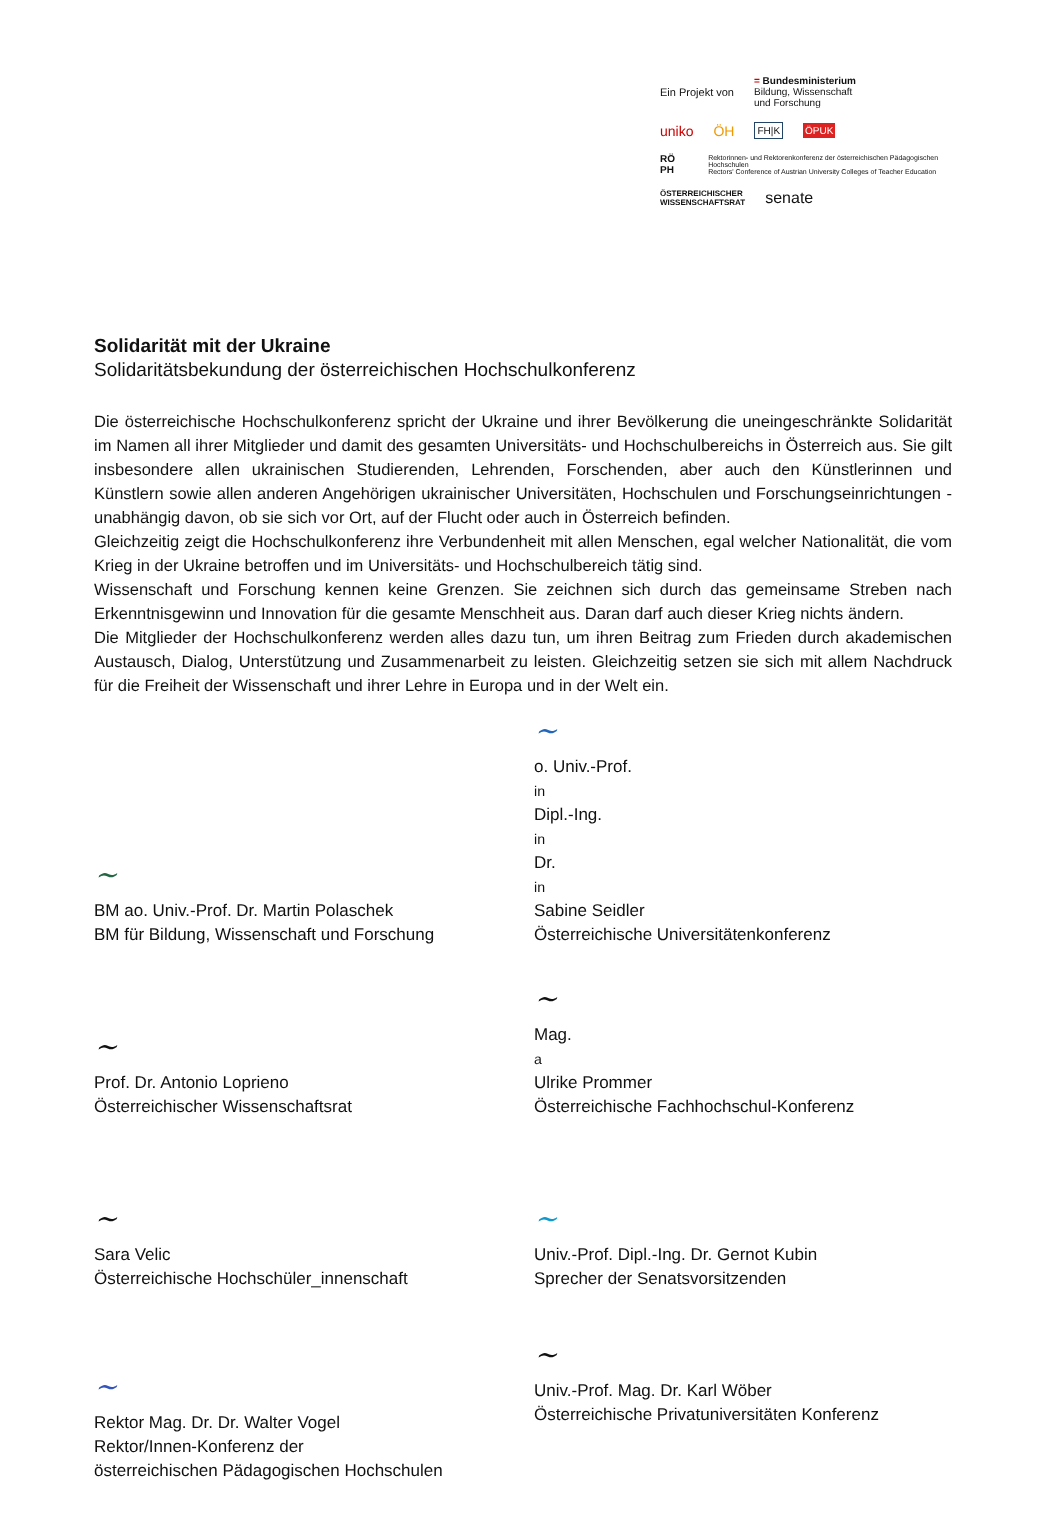Ein Projekt von = Bundesministerium
Bildung, Wissenschaft
und Forschung
uniko ÖH FH|K ÖPUK
RÖ PH Rektorinnen- und Rektorenkonferenz der österreichischen Pädagogischen Hochschulen
Rectors' Conference of Austrian University Colleges of Teacher Education
ÖSTERREICHISCHER
WISSENSCHAFTSRAT senate
Solidarität mit der Ukraine
Solidaritätsbekundung der österreichischen Hochschulkonferenz
Die österreichische Hochschulkonferenz spricht der Ukraine und ihrer Bevölkerung die uneingeschränkte Solidarität im Namen all ihrer Mitglieder und damit des gesamten Universitäts- und Hochschulbereichs in Österreich aus. Sie gilt insbesondere allen ukrainischen Studierenden, Lehrenden, Forschenden, aber auch den Künstlerinnen und Künstlern sowie allen anderen Angehörigen ukrainischer Universitäten, Hochschulen und Forschungseinrichtungen - unabhängig davon, ob sie sich vor Ort, auf der Flucht oder auch in Österreich befinden.
Gleichzeitig zeigt die Hochschulkonferenz ihre Verbundenheit mit allen Menschen, egal welcher Nationalität, die vom Krieg in der Ukraine betroffen und im Universitäts- und Hochschulbereich tätig sind.
Wissenschaft und Forschung kennen keine Grenzen. Sie zeichnen sich durch das gemeinsame Streben nach Erkenntnisgewinn und Innovation für die gesamte Menschheit aus. Daran darf auch dieser Krieg nichts ändern.
Die Mitglieder der Hochschulkonferenz werden alles dazu tun, um ihren Beitrag zum Frieden durch akademischen Austausch, Dialog, Unterstützung und Zusammenarbeit zu leisten. Gleichzeitig setzen sie sich mit allem Nachdruck für die Freiheit der Wissenschaft und ihrer Lehre in Europa und in der Welt ein.
~
BM ao. Univ.-Prof. Dr. Martin Polaschek
BM für Bildung, Wissenschaft und Forschung
~
o. Univ.-Prof.<sup>in</sup> Dipl.-Ing.<sup>in</sup> Dr.<sup>in</sup> Sabine Seidler
Österreichische Universitätenkonferenz
~
Prof. Dr. Antonio Loprieno
Österreichischer Wissenschaftsrat
~
Mag.<sup>a</sup> Ulrike Prommer
Österreichische Fachhochschul-Konferenz
~
Sara Velic
Österreichische Hochschüler_innenschaft
~
Univ.-Prof. Dipl.-Ing. Dr. Gernot Kubin
Sprecher der Senatsvorsitzenden
~
Rektor Mag. Dr. Dr. Walter Vogel
Rektor/Innen-Konferenz der
österreichischen Pädagogischen Hochschulen
~
Univ.-Prof. Mag. Dr. Karl Wöber
Österreichische Privatuniversitäten Konferenz